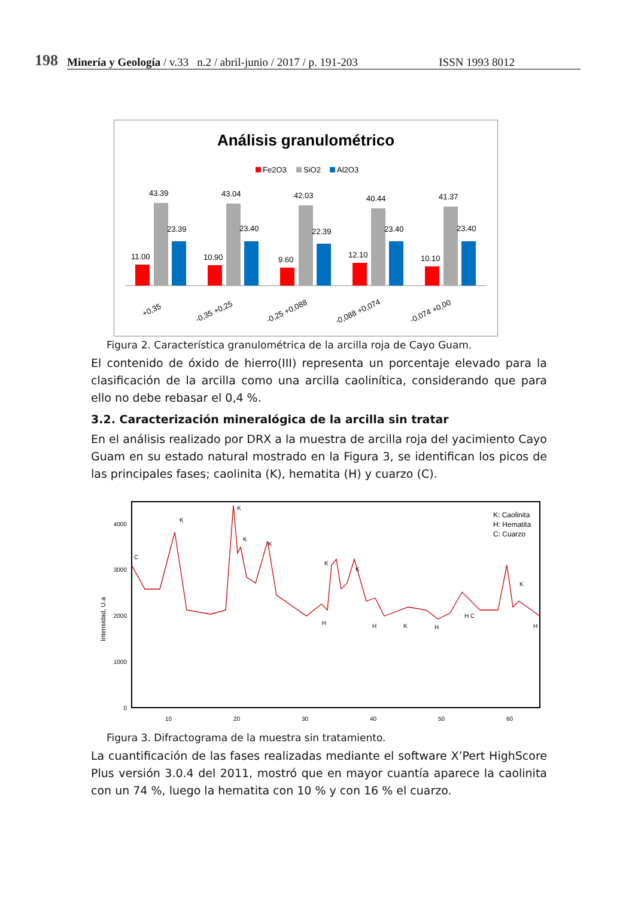198
Minería y Geología / v.33 n.2 / abril-junio / 2017 / p. 191-203 ISSN 1993 8012
Análisis granulométrico
Fe2O3
SiO2
Al2O3
11.00
43.39
23.39
+0,35
10.90
43.04
23.40
-0,35 +0,25
9.60
42.03
22.39
-0,25 +0,088
12.10
40.44
23.40
-0,088 +0,074
10.10
41.37
23.40
-0,074 +0,00
Figura 2. Característica granulométrica de la arcilla roja de Cayo Guam.
El contenido de óxido de hierro(III) representa un porcentaje elevado para la clasificación de la arcilla como una arcilla caolinítica, considerando que para ello no debe rebasar el 0,4 %.
3.2. Caracterización mineralógica de la arcilla sin tratar
En el análisis realizado por DRX a la muestra de arcilla roja del yacimiento Cayo Guam en su estado natural mostrado en la Figura 3, se identifican los picos de las principales fases; caolinita (K), hematita (H) y cuarzo (C).
Intensidad, U.a
0
1000
2000
3000
4000
10
20
30
40
50
60
C
K
K
K
K
K
K
H
H
K
H
H C
K
H
K: Caolinita
H: Hematita
C: Cuarzo
Figura 3. Difractograma de la muestra sin tratamiento.
La cuantificación de las fases realizadas mediante el software X’Pert HighScore Plus versión 3.0.4 del 2011, mostró que en mayor cuantía aparece la caolinita con un 74 %, luego la hematita con 10 % y con 16 % el cuarzo.